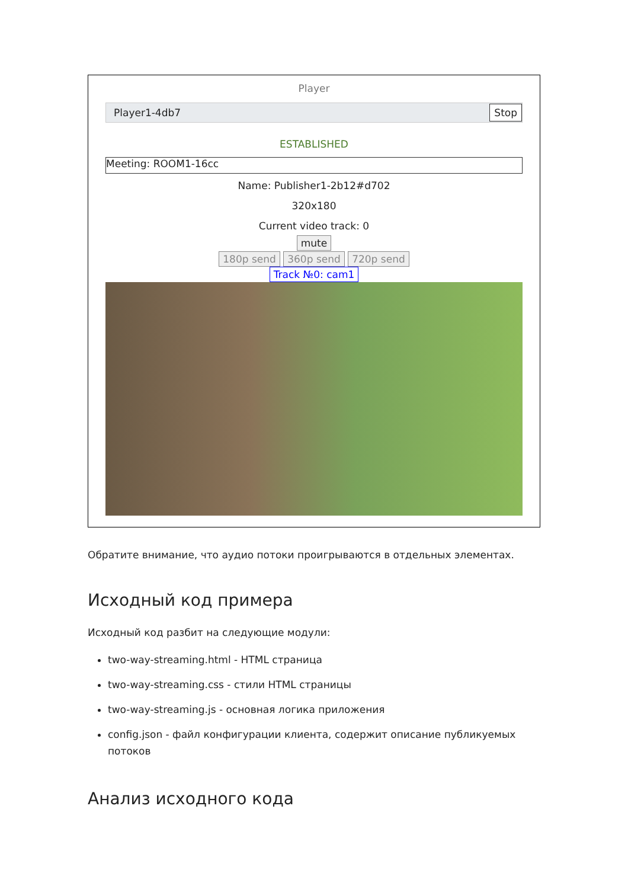Player
Player1-4db7 Stop
ESTABLISHED
Meeting: ROOM1-16cc
Name: Publisher1-2b12#d702
320x180
Current video track: 0
mute
180p send 360p send 720p send
Track №0: cam1
Обратите внимание, что аудио потоки проигрываются в отдельных элементах.
Исходный код примера
Исходный код разбит на следующие модули:
two-way-streaming.html - HTML страница
two-way-streaming.css - стили HTML страницы
two-way-streaming.js - основная логика приложения
config.json - файл конфигурации клиента, содержит описание публикуемых потоков
Анализ исходного кода